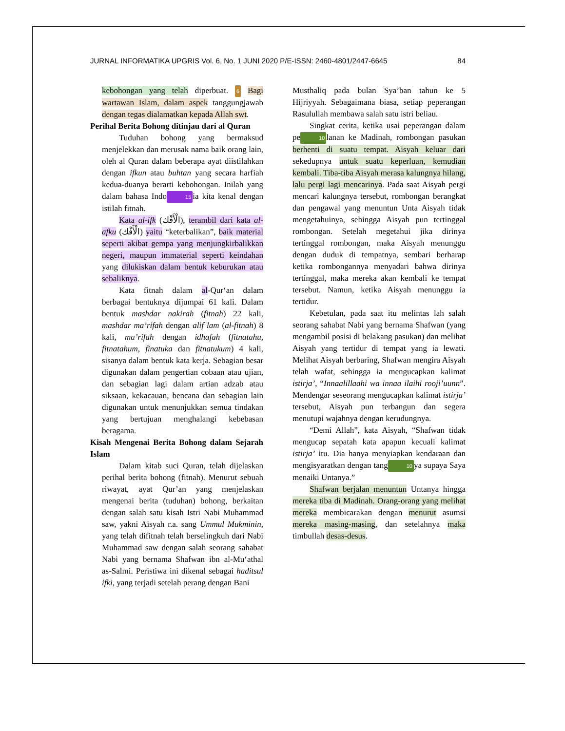JURNAL INFORMATIKA UPGRIS Vol. 6, No. 1 JUNI 2020 P/E-ISSN: 2460-4801/2447-6645 84
kebohongan yang telah diperbuat. 6 Bagi wartawan Islam, dalam aspek tanggungjawab dengan tegas dialamatkan kepada Allah swt.
Perihal Berita Bohong ditinjau dari al Quran
Tuduhan bohong yang bermaksud menjelekkan dan merusak nama baik orang lain, oleh al Quran dalam beberapa ayat diistilahkan dengan ifkun atau buhtan yang secara harfiah kedua-duanya berarti kebohongan. Inilah yang dalam bahasa Indo 15 ia kita kenal dengan istilah fitnah.
Kata al-ifk (الْأَفْك), terambil dari kata al-afku (الْأَفْك) yaitu “keterbalikan”, baik material seperti akibat gempa yang menjungkirbalikkan negeri, maupun immaterial seperti keindahan yang dilukiskan dalam bentuk keburukan atau sebaliknya.
Kata fitnah dalam al-Qur‘an dalam berbagai bentuknya dijumpai 61 kali. Dalam bentuk mashdar nakirah (fitnah) 22 kali, mashdar ma’rifah dengan alif lam (al-fitnah) 8 kali, ma’rifah dengan idhafah (fitnatahu, fitnatahum, finatuka dan fitnatukum) 4 kali, sisanya dalam bentuk kata kerja. Sebagian besar digunakan dalam pengertian cobaan atau ujian, dan sebagian lagi dalam artian adzab atau siksaan, kekacauan, bencana dan sebagian lain digunakan untuk menunjukkan semua tindakan yang bertujuan menghalangi kebebasan beragama.
Kisah Mengenai Berita Bohong dalam Sejarah Islam
Dalam kitab suci Quran, telah dijelaskan perihal berita bohong (fitnah). Menurut sebuah riwayat, ayat Qur’an yang menjelaskan mengenai berita (tuduhan) bohong, berkaitan dengan salah satu kisah Istri Nabi Muhammad saw, yakni Aisyah r.a. sang Ummul Mukminin, yang telah difitnah telah berselingkuh dari Nabi Muhammad saw dengan salah seorang sahabat Nabi yang bernama Shafwan ibn al-Mu‘athal as-Salmi. Peristiwa ini dikenal sebagai haditsul ifki, yang terjadi setelah perang dengan Bani
Musthaliq pada bulan Sya’ban tahun ke 5 Hijriyyah. Sebagaimana biasa, setiap peperangan Rasulullah membawa salah satu istri beliau.
Singkat cerita, ketika usai peperangan dalam pe 10 lanan ke Madinah, rombongan pasukan berhenti di suatu tempat. Aisyah keluar dari sekedupnya untuk suatu keperluan, kemudian kembali. Tiba-tiba Aisyah merasa kalungnya hilang, lalu pergi lagi mencarinya. Pada saat Aisyah pergi mencari kalungnya tersebut, rombongan berangkat dan pengawal yang menuntun Unta Aisyah tidak mengetahuinya, sehingga Aisyah pun tertinggal rombongan. Setelah megetahui jika dirinya tertinggal rombongan, maka Aisyah menunggu dengan duduk di tempatnya, sembari berharap ketika rombongannya menyadari bahwa dirinya tertinggal, maka mereka akan kembali ke tempat tersebut. Namun, ketika Aisyah menunggu ia tertidur.
Kebetulan, pada saat itu melintas lah salah seorang sahabat Nabi yang bernama Shafwan (yang mengambil posisi di belakang pasukan) dan melihat Aisyah yang tertidur di tempat yang ia lewati. Melihat Aisyah berbaring, Shafwan mengira Aisyah telah wafat, sehingga ia mengucapkan kalimat istirja’, “Innaalillaahi wa innaa ilaihi rooji’uunn”. Mendengar seseorang mengucapkan kalimat istirja’ tersebut, Aisyah pun terbangun dan segera menutupi wajahnya dengan kerudungnya.
“Demi Allah”, kata Aisyah, “Shafwan tidak mengucap sepatah kata apapun kecuali kalimat istirja’ itu. Dia hanya menyiapkan kendaraan dan mengisyaratkan dengan tang 10 ya supaya Saya menaiki Untanya.”
Shafwan berjalan menuntun Untanya hingga mereka tiba di Madinah. Orang-orang yang melihat mereka membicarakan dengan menurut asumsi mereka masing-masing, dan setelahnya maka timbullah desas-desus.